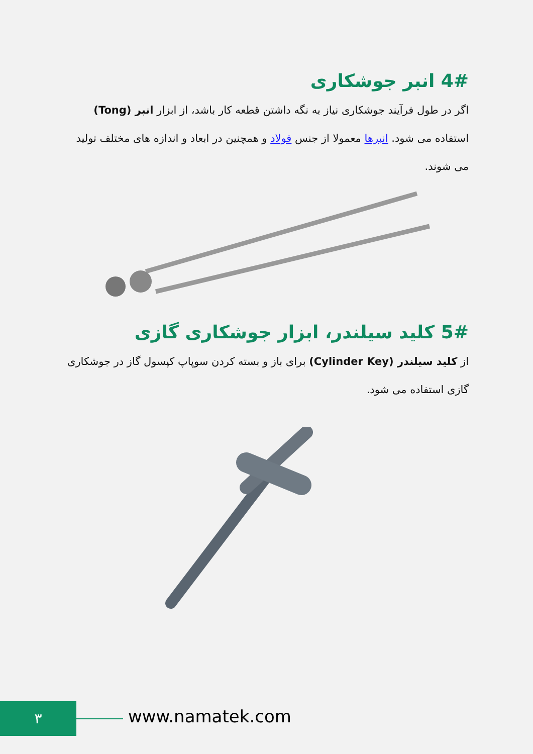4# انبر جوشکاری
اگر در طول فرآیند جوشکاری نیاز به نگه داشتن قطعه کار باشد، از ابزار انبر (Tong) استفاده می شود. انبرها معمولا از جنس فولاد و همچنین در ابعاد و اندازه های مختلف تولید می شوند.
5# کلید سیلندر، ابزار جوشکاری گازی
از کلید سیلندر (Cylinder Key) برای باز و بسته کردن سوپاپ کپسول گاز در جوشکاری گازی استفاده می شود.
۳ www.namatek.com